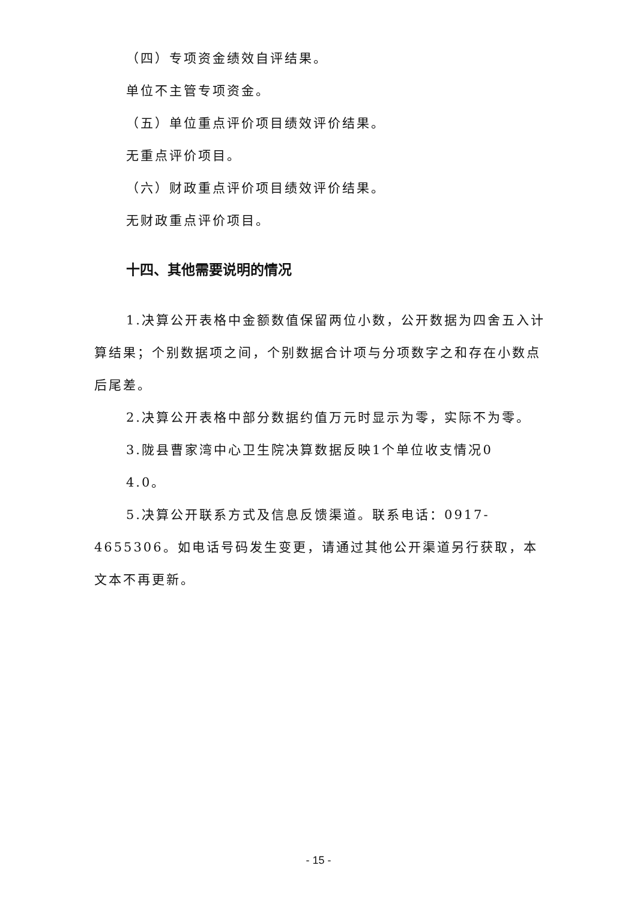（四）专项资金绩效自评结果。
单位不主管专项资金。
（五）单位重点评价项目绩效评价结果。
无重点评价项目。
（六）财政重点评价项目绩效评价结果。
无财政重点评价项目。
十四、其他需要说明的情况
1.决算公开表格中金额数值保留两位小数，公开数据为四舍五入计算结果；个别数据项之间，个别数据合计项与分项数字之和存在小数点后尾差。
2.决算公开表格中部分数据约值万元时显示为零，实际不为零。
3.陇县曹家湾中心卫生院决算数据反映1个单位收支情况0
4.0。
5.决算公开联系方式及信息反馈渠道。联系电话：0917-4655306。如电话号码发生变更，请通过其他公开渠道另行获取，本文本不再更新。
- 15 -